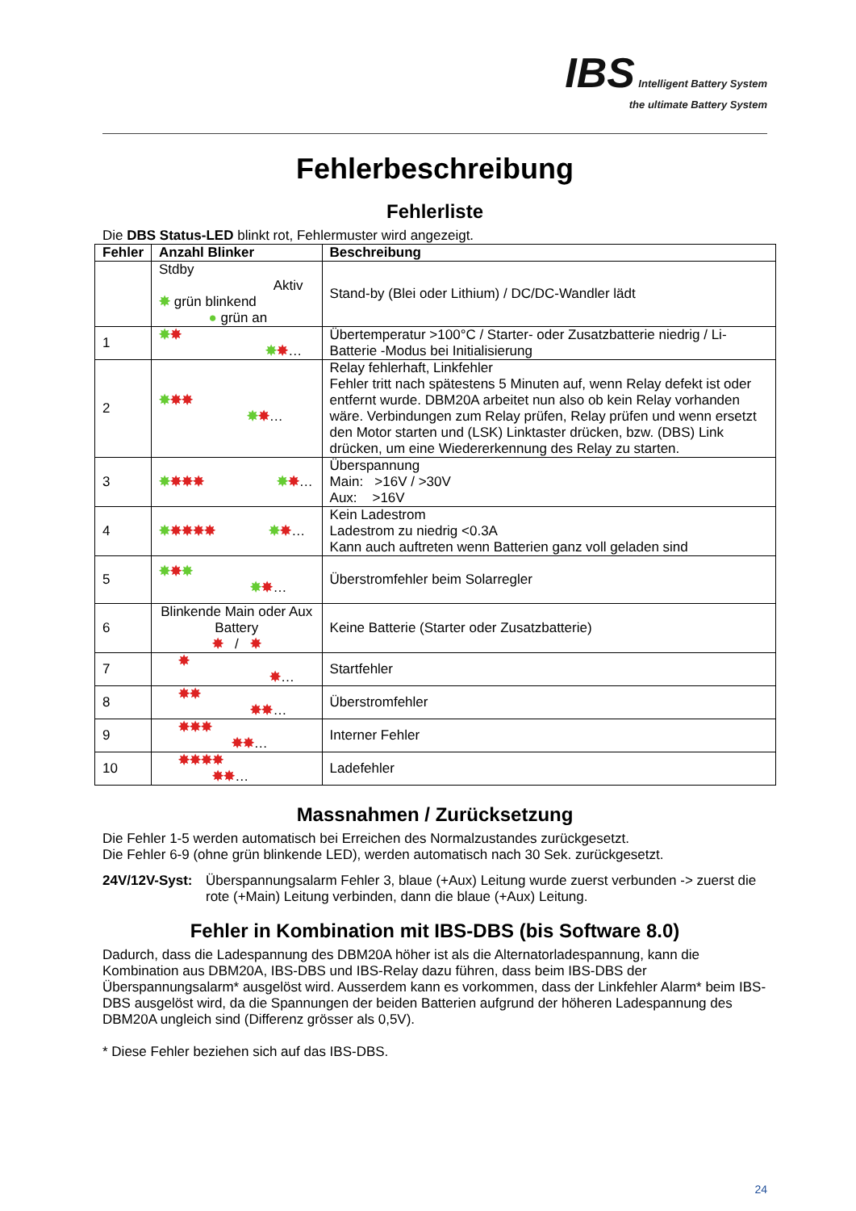IBS Intelligent Battery System
the ultimate Battery System
Fehlerbeschreibung
Fehlerliste
Die DBS Status-LED blinkt rot, Fehlermuster wird angezeigt.
| Fehler | Anzahl Blinker | Beschreibung |
| --- | --- | --- |
| | Stdby Aktiv ✸ grün blinkend ● grün an | Stand-by (Blei oder Lithium) / DC/DC-Wandler lädt |
| 1 | ✸ ✸ ✸ ✸ … | Übertemperatur >100°C / Starter- oder Zusatzbatterie niedrig / Li-Batterie -Modus bei Initialisierung |
| 2 | ✸ ✸✸ ✸ ✸ … | Relay fehlerhaft, Linkfehler Fehler tritt nach spätestens 5 Minuten auf, wenn Relay defekt ist oder entfernt wurde. DBM20A arbeitet nun also ob kein Relay vorhanden wäre. Verbindungen zum Relay prüfen, Relay prüfen und wenn ersetzt den Motor starten und (LSK) Linktaster drücken, bzw. (DBS) Link drücken, um eine Wiedererkennung des Relay zu starten. |
| 3 | ✸ ✸✸✸ ✸ ✸ … | Überspannung Main: >16V / >30V Aux: >16V |
| 4 | ✸ ✸✸✸✸ ✸ ✸ … | Kein Ladestrom Ladestrom zu niedrig <0.3A Kann auch auftreten wenn Batterien ganz voll geladen sind |
| 5 | ✸ ✸ ✸ ✸ ✸ … | Überstromfehler beim Solarregler |
| 6 | Blinkende Main oder Aux Battery ✸ / ✸ | Keine Batterie (Starter oder Zusatzbatterie) |
| 7 | ✸ ✸ … | Startfehler |
| 8 | ✸✸ ✸✸ … | Überstromfehler |
| 9 | ✸✸✸ ✸✸ … | Interner Fehler |
| 10 | ✸✸✸✸ ✸✸ … | Ladefehler |
Massnahmen / Zurücksetzung
Die Fehler 1-5 werden automatisch bei Erreichen des Normalzustandes zurückgesetzt.
Die Fehler 6-9 (ohne grün blinkende LED), werden automatisch nach 30 Sek. zurückgesetzt.
24V/12V-Syst:
Überspannungsalarm Fehler 3, blaue (+Aux) Leitung wurde zuerst verbunden -> zuerst die rote (+Main) Leitung verbinden, dann die blaue (+Aux) Leitung.
Fehler in Kombination mit IBS-DBS (bis Software 8.0)
Dadurch, dass die Ladespannung des DBM20A höher ist als die Alternatorladespannung, kann die Kombination aus DBM20A, IBS-DBS und IBS-Relay dazu führen, dass beim IBS-DBS der Überspannungsalarm* ausgelöst wird. Ausserdem kann es vorkommen, dass der Linkfehler Alarm* beim IBS-DBS ausgelöst wird, da die Spannungen der beiden Batterien aufgrund der höheren Ladespannung des DBM20A ungleich sind (Differenz grösser als 0,5V).
* Diese Fehler beziehen sich auf das IBS-DBS.
24